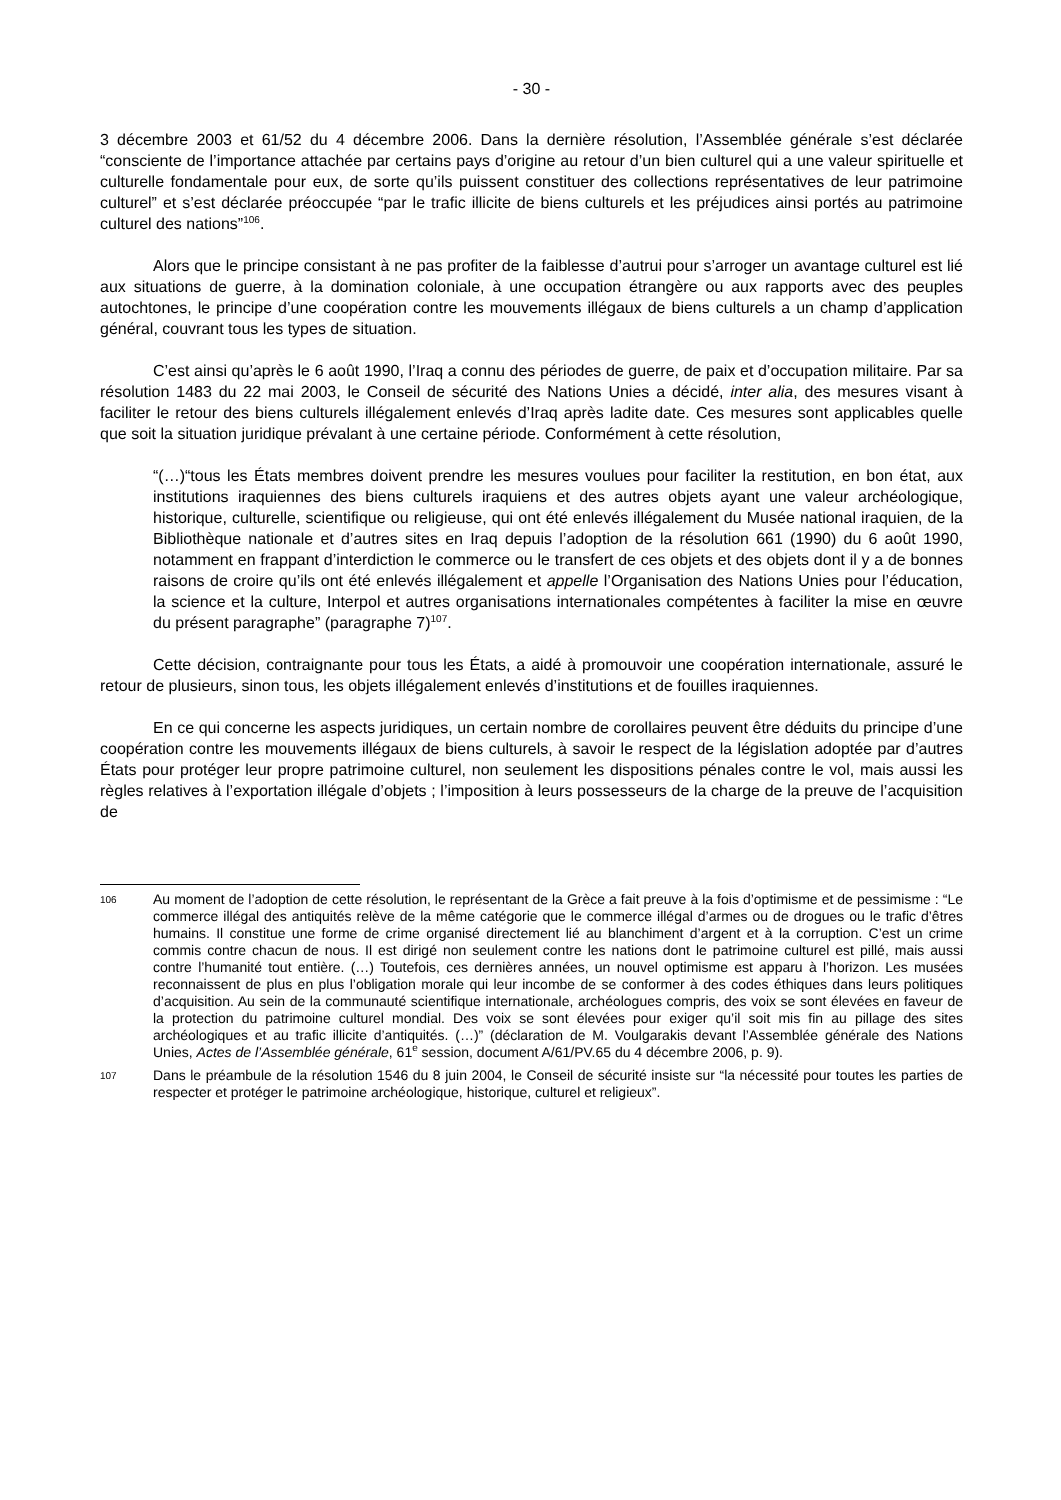- 30 -
3 décembre 2003 et 61/52 du 4 décembre 2006. Dans la dernière résolution, l’Assemblée générale s’est déclarée “consciente de l’importance attachée par certains pays d’origine au retour d’un bien culturel qui a une valeur spirituelle et culturelle fondamentale pour eux, de sorte qu’ils puissent constituer des collections représentatives de leur patrimoine culturel” et s’est déclarée préoccupée “par le trafic illicite de biens culturels et les préjudices ainsi portés au patrimoine culturel des nations”<sup>106</sup>.
Alors que le principe consistant à ne pas profiter de la faiblesse d’autrui pour s’arroger un avantage culturel est lié aux situations de guerre, à la domination coloniale, à une occupation étrangère ou aux rapports avec des peuples autochtones, le principe d’une coopération contre les mouvements illégaux de biens culturels a un champ d’application général, couvrant tous les types de situation.
C’est ainsi qu’après le 6 août 1990, l’Iraq a connu des périodes de guerre, de paix et d’occupation militaire. Par sa résolution 1483 du 22 mai 2003, le Conseil de sécurité des Nations Unies a décidé, inter alia, des mesures visant à faciliter le retour des biens culturels illégalement enlevés d’Iraq après ladite date. Ces mesures sont applicables quelle que soit la situation juridique prévalant à une certaine période. Conformément à cette résolution,
“(…)“tous les États membres doivent prendre les mesures voulues pour faciliter la restitution, en bon état, aux institutions iraquiennes des biens culturels iraquiens et des autres objets ayant une valeur archéologique, historique, culturelle, scientifique ou religieuse, qui ont été enlevés illégalement du Musée national iraquien, de la Bibliothèque nationale et d’autres sites en Iraq depuis l’adoption de la résolution 661 (1990) du 6 août 1990, notamment en frappant d’interdiction le commerce ou le transfert de ces objets et des objets dont il y a de bonnes raisons de croire qu’ils ont été enlevés illégalement et appelle l’Organisation des Nations Unies pour l’éducation, la science et la culture, Interpol et autres organisations internationales compétentes à faciliter la mise en œuvre du présent paragraphe” (paragraphe 7)<sup>107</sup>.
Cette décision, contraignante pour tous les États, a aidé à promouvoir une coopération internationale, assuré le retour de plusieurs, sinon tous, les objets illégalement enlevés d’institutions et de fouilles iraquiennes.
En ce qui concerne les aspects juridiques, un certain nombre de corollaires peuvent être déduits du principe d’une coopération contre les mouvements illégaux de biens culturels, à savoir le respect de la législation adoptée par d’autres États pour protéger leur propre patrimoine culturel, non seulement les dispositions pénales contre le vol, mais aussi les règles relatives à l’exportation illégale d’objets ; l’imposition à leurs possesseurs de la charge de la preuve de l’acquisition de
106 Au moment de l’adoption de cette résolution, le représentant de la Grèce a fait preuve à la fois d’optimisme et de pessimisme : “Le commerce illégal des antiquités relève de la même catégorie que le commerce illégal d’armes ou de drogues ou le trafic d’êtres humains. Il constitue une forme de crime organisé directement lié au blanchiment d’argent et à la corruption. C’est un crime commis contre chacun de nous. Il est dirigé non seulement contre les nations dont le patrimoine culturel est pillé, mais aussi contre l’humanité tout entière. (…) Toutefois, ces dernières années, un nouvel optimisme est apparu à l’horizon. Les musées reconnaissent de plus en plus l’obligation morale qui leur incombe de se conformer à des codes éthiques dans leurs politiques d’acquisition. Au sein de la communauté scientifique internationale, archéologues compris, des voix se sont élevées en faveur de la protection du patrimoine culturel mondial. Des voix se sont élevées pour exiger qu’il soit mis fin au pillage des sites archéologiques et au trafic illicite d’antiquités. (…)” (déclaration de M. Voulgarakis devant l’Assemblée générale des Nations Unies, Actes de l’Assemblée générale, 61<sup>e</sup> session, document A/61/PV.65 du 4 décembre 2006, p. 9).
107 Dans le préambule de la résolution 1546 du 8 juin 2004, le Conseil de sécurité insiste sur “la nécessité pour toutes les parties de respecter et protéger le patrimoine archéologique, historique, culturel et religieux”.